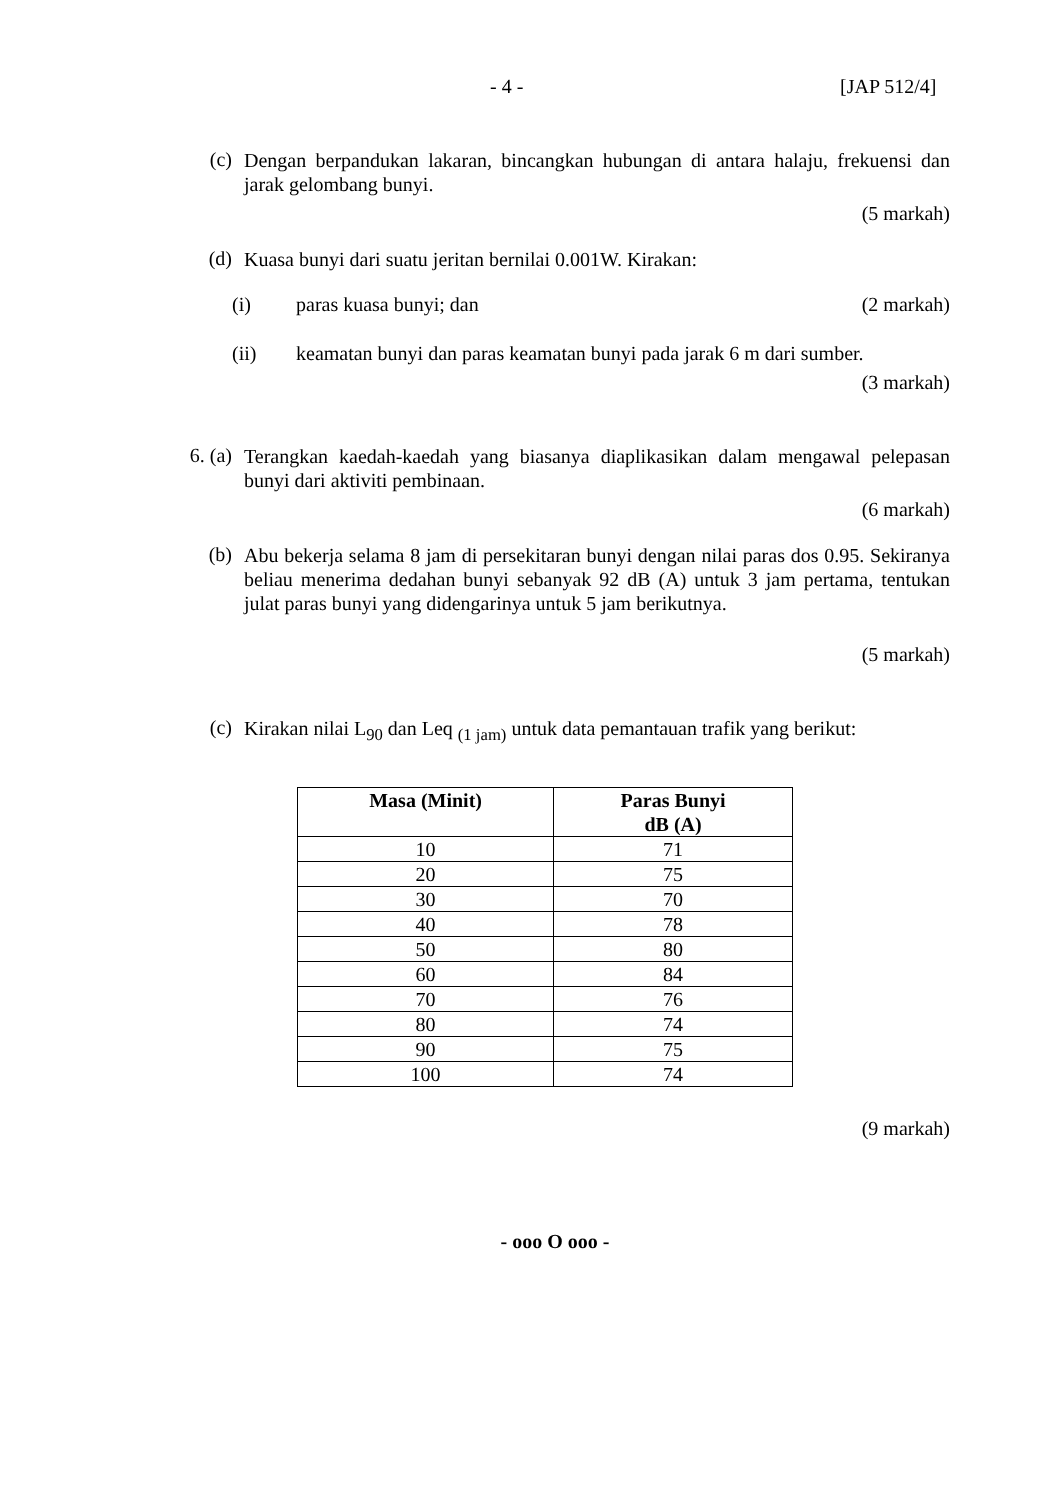- 4 - [JAP 512/4]
(c)
Dengan berpandukan lakaran, bincangkan hubungan di antara halaju, frekuensi dan jarak gelombang bunyi.
(5 markah)
(d)
Kuasa bunyi dari suatu jeritan bernilai 0.001W. Kirakan:
(i) paras kuasa bunyi; dan (2 markah)
(ii) keamatan bunyi dan paras keamatan bunyi pada jarak 6 m dari sumber.
(3 markah)
6. (a)
Terangkan kaedah-kaedah yang biasanya diaplikasikan dalam mengawal pelepasan bunyi dari aktiviti pembinaan.
(6 markah)
(b)
Abu bekerja selama 8 jam di persekitaran bunyi dengan nilai paras dos 0.95. Sekiranya beliau menerima dedahan bunyi sebanyak 92 dB (A) untuk 3 jam pertama, tentukan julat paras bunyi yang didengarinya untuk 5 jam berikutnya.
(5 markah)
(c)
Kirakan nilai L<sub>90</sub> dan Leq <sub>(1 jam)</sub> untuk data pemantauan trafik yang berikut:
| Masa (Minit) | Paras Bunyi dB (A) |
| --- | --- |
| 10 | 71 |
| 20 | 75 |
| 30 | 70 |
| 40 | 78 |
| 50 | 80 |
| 60 | 84 |
| 70 | 76 |
| 80 | 74 |
| 90 | 75 |
| 100 | 74 |
(9 markah)
- ooo O ooo -